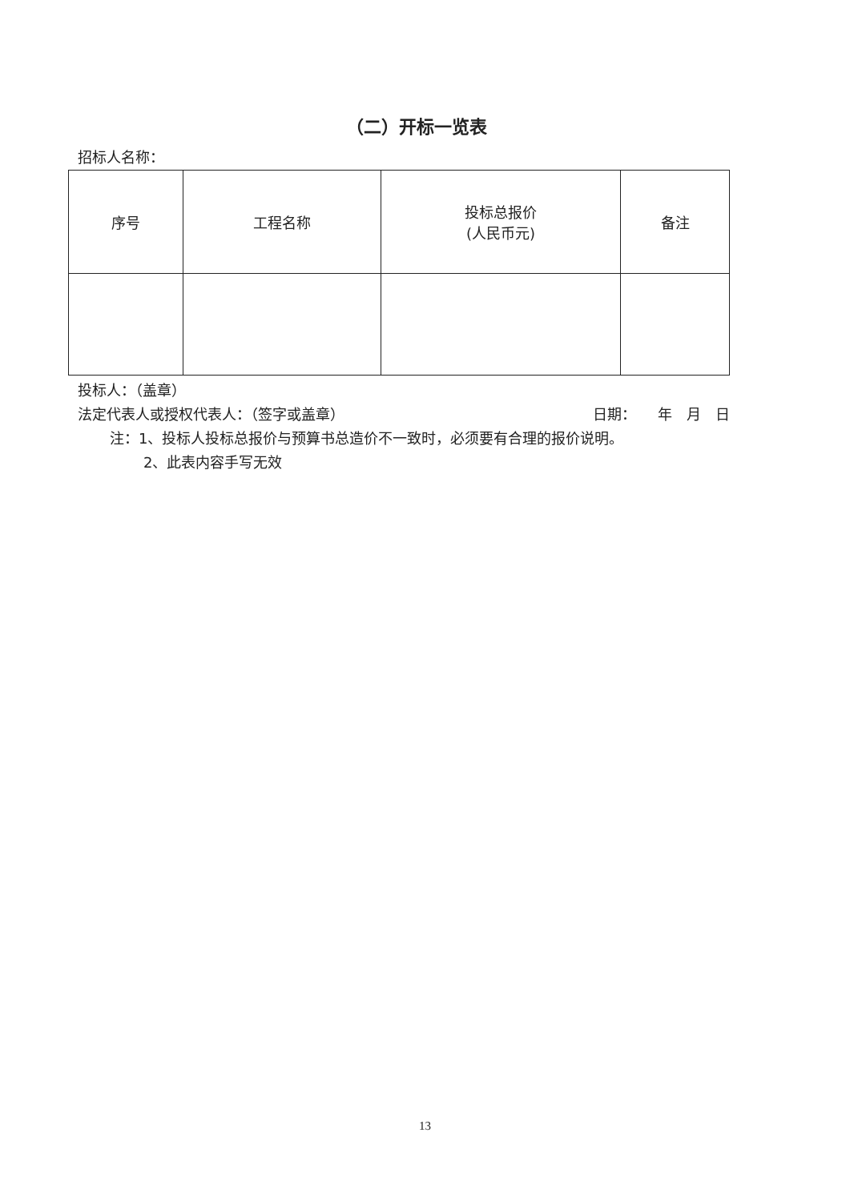（二）开标一览表
招标人名称：
| 序号 | 工程名称 | 投标总报价 (人民币元) | 备注 |
| --- | --- | --- | --- |
投标人：（盖章）
法定代表人或授权代表人：（签字或盖章） 日期：　　年　月　日
注：1、投标人投标总报价与预算书总造价不一致时，必须要有合理的报价说明。
2、此表内容手写无效
13